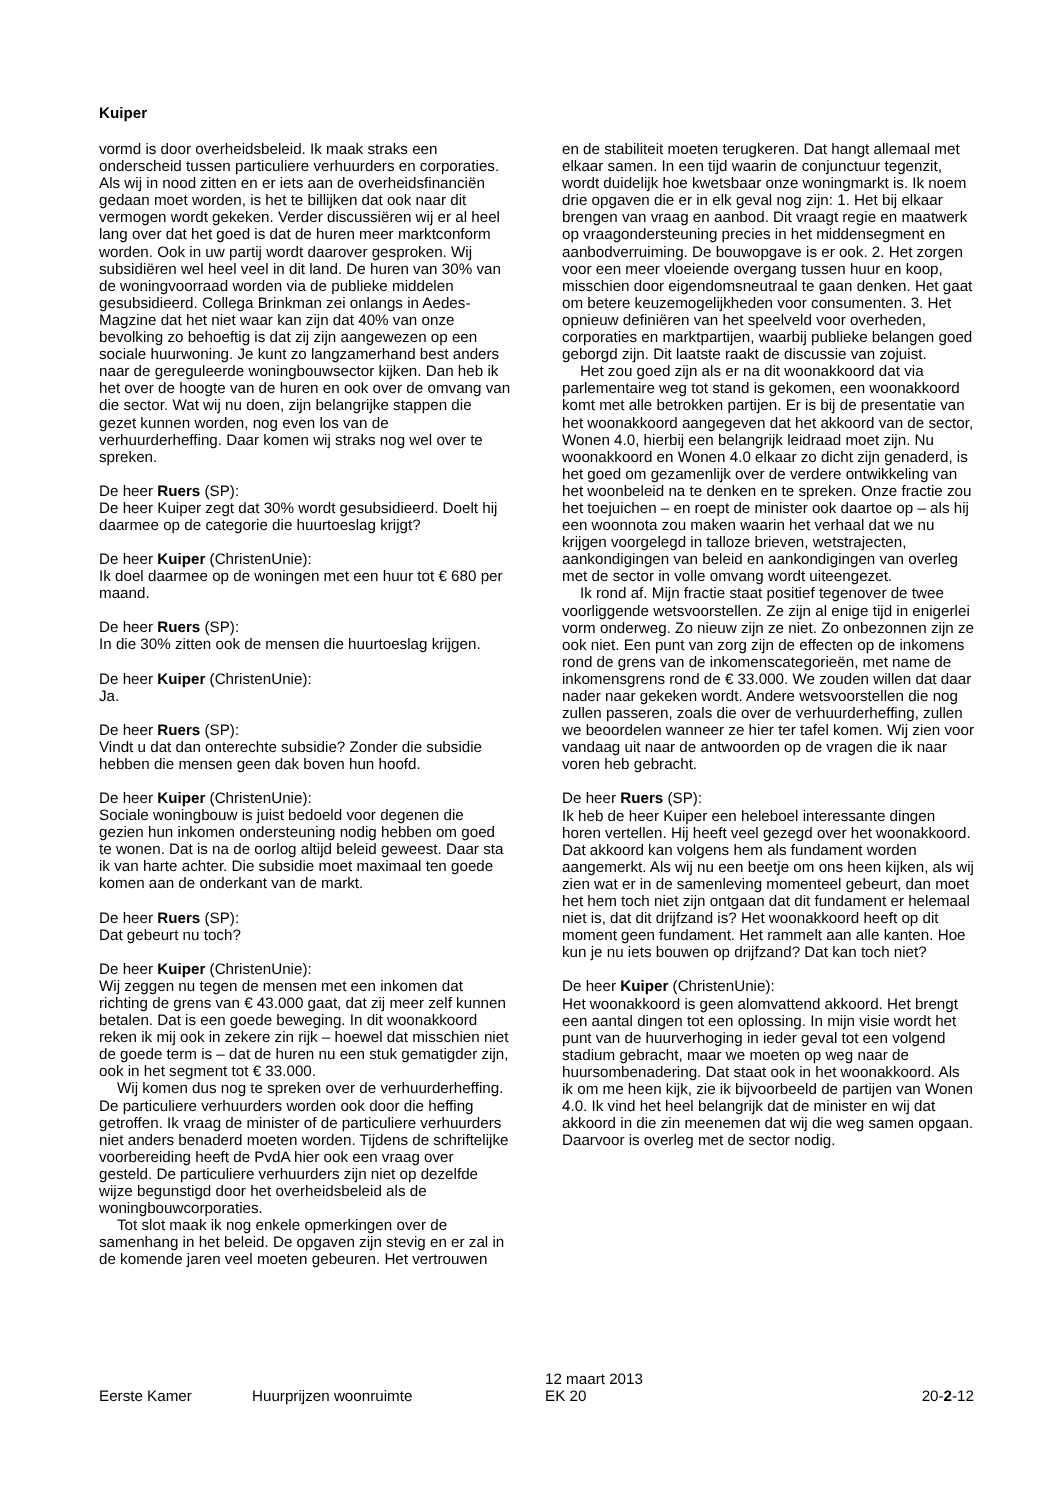Kuiper
vormd is door overheidsbeleid. Ik maak straks een onderscheid tussen particuliere verhuurders en corporaties. Als wij in nood zitten en er iets aan de overheidsfinanciën gedaan moet worden, is het te billijken dat ook naar dit vermogen wordt gekeken. Verder discussiëren wij er al heel lang over dat het goed is dat de huren meer marktconform worden. Ook in uw partij wordt daarover gesproken. Wij subsidiëren wel heel veel in dit land. De huren van 30% van de woningvoorraad worden via de publieke middelen gesubsidieerd. Collega Brinkman zei onlangs in Aedes-Magzine dat het niet waar kan zijn dat 40% van onze bevolking zo behoeftig is dat zij zijn aangewezen op een sociale huurwoning. Je kunt zo langzamerhand best anders naar de gereguleerde woningbouwsector kijken. Dan heb ik het over de hoogte van de huren en ook over de omvang van die sector. Wat wij nu doen, zijn belangrijke stappen die gezet kunnen worden, nog even los van de verhuurderheffing. Daar komen wij straks nog wel over te spreken.
De heer Ruers (SP):
De heer Kuiper zegt dat 30% wordt gesubsidieerd. Doelt hij daarmee op de categorie die huurtoeslag krijgt?
De heer Kuiper (ChristenUnie):
Ik doel daarmee op de woningen met een huur tot € 680 per maand.
De heer Ruers (SP):
In die 30% zitten ook de mensen die huurtoeslag krijgen.
De heer Kuiper (ChristenUnie):
Ja.
De heer Ruers (SP):
Vindt u dat dan onterechte subsidie? Zonder die subsidie hebben die mensen geen dak boven hun hoofd.
De heer Kuiper (ChristenUnie):
Sociale woningbouw is juist bedoeld voor degenen die gezien hun inkomen ondersteuning nodig hebben om goed te wonen. Dat is na de oorlog altijd beleid geweest. Daar sta ik van harte achter. Die subsidie moet maximaal ten goede komen aan de onderkant van de markt.
De heer Ruers (SP):
Dat gebeurt nu toch?
De heer Kuiper (ChristenUnie):
Wij zeggen nu tegen de mensen met een inkomen dat richting de grens van € 43.000 gaat, dat zij meer zelf kunnen betalen. Dat is een goede beweging. In dit woonakkoord reken ik mij ook in zekere zin rijk – hoewel dat misschien niet de goede term is – dat de huren nu een stuk gematigder zijn, ook in het segment tot € 33.000.
Wij komen dus nog te spreken over de verhuurderheffing. De particuliere verhuurders worden ook door die heffing getroffen. Ik vraag de minister of de particuliere verhuurders niet anders benaderd moeten worden. Tijdens de schriftelijke voorbereiding heeft de PvdA hier ook een vraag over gesteld. De particuliere verhuurders zijn niet op dezelfde wijze begunstigd door het overheidsbeleid als de woningbouwcorporaties.
Tot slot maak ik nog enkele opmerkingen over de samenhang in het beleid. De opgaven zijn stevig en er zal in de komende jaren veel moeten gebeuren. Het vertrouwen
en de stabiliteit moeten terugkeren. Dat hangt allemaal met elkaar samen. In een tijd waarin de conjunctuur tegenzit, wordt duidelijk hoe kwetsbaar onze woningmarkt is. Ik noem drie opgaven die er in elk geval nog zijn: 1. Het bij elkaar brengen van vraag en aanbod. Dit vraagt regie en maatwerk op vraagondersteuning precies in het middensegment en aanbodverruiming. De bouwopgave is er ook. 2. Het zorgen voor een meer vloeiende overgang tussen huur en koop, misschien door eigendomsneutraal te gaan denken. Het gaat om betere keuzemogelijkheden voor consumenten. 3. Het opnieuw definiëren van het speelveld voor overheden, corporaties en marktpartijen, waarbij publieke belangen goed geborgd zijn. Dit laatste raakt de discussie van zojuist.
Het zou goed zijn als er na dit woonakkoord dat via parlementaire weg tot stand is gekomen, een woonakkoord komt met alle betrokken partijen. Er is bij de presentatie van het woonakkoord aangegeven dat het akkoord van de sector, Wonen 4.0, hierbij een belangrijk leidraad moet zijn. Nu woonakkoord en Wonen 4.0 elkaar zo dicht zijn genaderd, is het goed om gezamenlijk over de verdere ontwikkeling van het woonbeleid na te denken en te spreken. Onze fractie zou het toejuichen – en roept de minister ook daartoe op – als hij een woonnota zou maken waarin het verhaal dat we nu krijgen voorgelegd in talloze brieven, wetstrajecten, aankondigingen van beleid en aankondigingen van overleg met de sector in volle omvang wordt uiteengezet.
Ik rond af. Mijn fractie staat positief tegenover de twee voorliggende wetsvoorstellen. Ze zijn al enige tijd in enigerlei vorm onderweg. Zo nieuw zijn ze niet. Zo onbezonnen zijn ze ook niet. Een punt van zorg zijn de effecten op de inkomens rond de grens van de inkomenscategorieën, met name de inkomensgrens rond de € 33.000. We zouden willen dat daar nader naar gekeken wordt. Andere wetsvoorstellen die nog zullen passeren, zoals die over de verhuurderheffing, zullen we beoordelen wanneer ze hier ter tafel komen. Wij zien voor vandaag uit naar de antwoorden op de vragen die ik naar voren heb gebracht.
De heer Ruers (SP):
Ik heb de heer Kuiper een heleboel interessante dingen horen vertellen. Hij heeft veel gezegd over het woonakkoord. Dat akkoord kan volgens hem als fundament worden aangemerkt. Als wij nu een beetje om ons heen kijken, als wij zien wat er in de samenleving momenteel gebeurt, dan moet het hem toch niet zijn ontgaan dat dit fundament er helemaal niet is, dat dit drijfzand is? Het woonakkoord heeft op dit moment geen fundament. Het rammelt aan alle kanten. Hoe kun je nu iets bouwen op drijfzand? Dat kan toch niet?
De heer Kuiper (ChristenUnie):
Het woonakkoord is geen alomvattend akkoord. Het brengt een aantal dingen tot een oplossing. In mijn visie wordt het punt van de huurverhoging in ieder geval tot een volgend stadium gebracht, maar we moeten op weg naar de huursombenadering. Dat staat ook in het woonakkoord. Als ik om me heen kijk, zie ik bijvoorbeeld de partijen van Wonen 4.0. Ik vind het heel belangrijk dat de minister en wij dat akkoord in die zin meenemen dat wij die weg samen opgaan. Daarvoor is overleg met de sector nodig.
Eerste Kamer
Huurprijzen woonruimte
12 maart 2013
EK 20
20-2-12